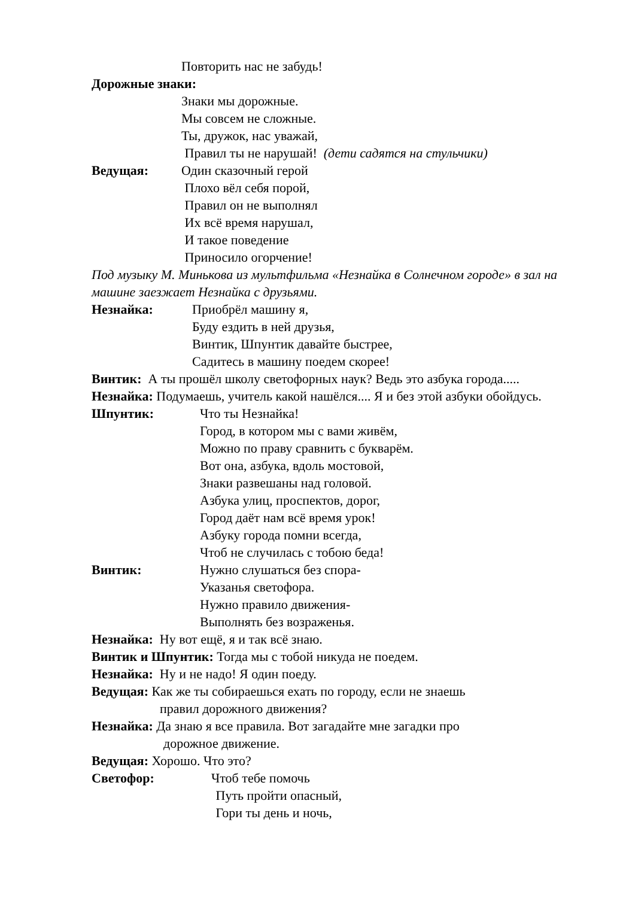Повторить нас не забудь!
Дорожные знаки:
Знаки мы дорожные.
Мы совсем не сложные.
Ты, дружок, нас уважай,
Правил ты не нарушай! (дети садятся на стульчики)
Ведущая: Один сказочный герой
Плохо вёл себя порой,
Правил он не выполнял
Их всё время нарушал,
И такое поведение
Приносило огорчение!
Под музыку М. Минькова из мультфильма «Незнайка в Солнечном городе» в зал на машине заезжает Незнайка с друзьями.
Незнайка: Приобрёл машину я,
Буду ездить в ней друзья,
Винтик, Шпунтик давайте быстрее,
Садитесь в машину поедем скорее!
Винтик: А ты прошёл школу светофорных наук? Ведь это азбука города.....
Незнайка: Подумаешь, учитель какой нашёлся.... Я и без этой азбуки обойдусь.
Шпунтик: Что ты Незнайка!
Город, в котором мы с вами живём,
Можно по праву сравнить с букварём.
Вот она, азбука, вдоль мостовой,
Знаки развешаны над головой.
Азбука улиц, проспектов, дорог,
Город даёт нам всё время урок!
Азбуку города помни всегда,
Чтоб не случилась с тобою беда!
Винтик: Нужно слушаться без спора-
Указанья светофора.
Нужно правило движения-
Выполнять без возраженья.
Незнайка: Ну вот ещё, я и так всё знаю.
Винтик и Шпунтик: Тогда мы с тобой никуда не поедем.
Незнайка: Ну и не надо! Я один поеду.
Ведущая: Как же ты собираешься ехать по городу, если не знаешь
правил дорожного движения?
Незнайка: Да знаю я все правила. Вот загадайте мне загадки про
дорожное движение.
Ведущая: Хорошо. Что это?
Светофор: Чтоб тебе помочь
Путь пройти опасный,
Гори ты день и ночь,